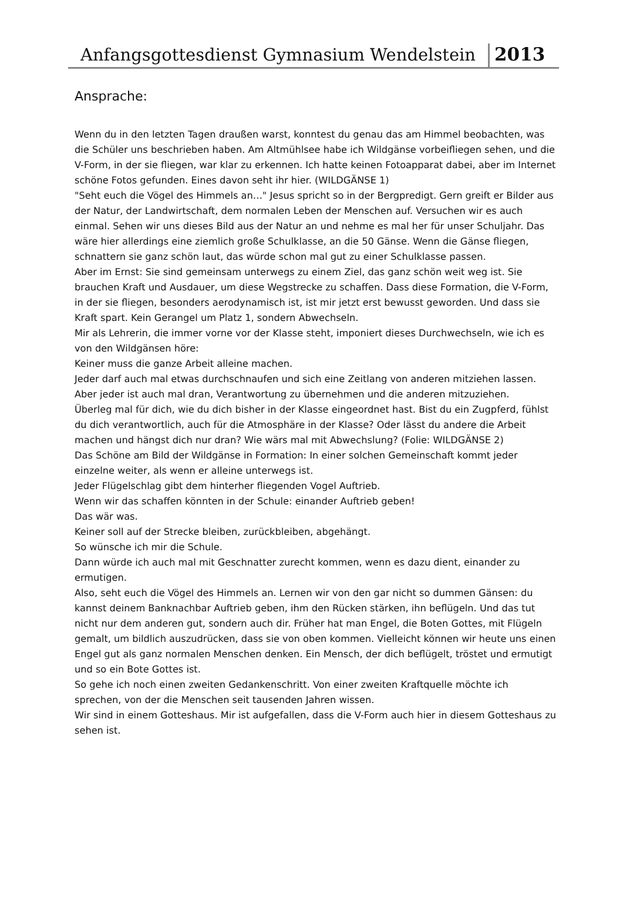Anfangsgottesdienst Gymnasium Wendelstein
2013
Ansprache:
Wenn du in den letzten Tagen draußen warst, konntest du genau das am Himmel beobachten, was die Schüler uns beschrieben haben. Am Altmühlsee habe ich Wildgänse vorbeifliegen sehen, und die V-Form, in der sie fliegen, war klar zu erkennen. Ich hatte keinen Fotoapparat dabei, aber im Internet schöne Fotos gefunden. Eines davon seht ihr hier. (WILDGÄNSE 1)
"Seht euch die Vögel des Himmels an…" Jesus spricht so in der Bergpredigt. Gern greift er Bilder aus der Natur, der Landwirtschaft, dem normalen Leben der Menschen auf. Versuchen wir es auch einmal. Sehen wir uns dieses Bild aus der Natur an und nehme es mal her für unser Schuljahr. Das wäre hier allerdings eine ziemlich große Schulklasse, an die 50 Gänse. Wenn die Gänse fliegen, schnattern sie ganz schön laut, das würde schon mal gut zu einer Schulklasse passen.
Aber im Ernst: Sie sind gemeinsam unterwegs zu einem Ziel, das ganz schön weit weg ist. Sie brauchen Kraft und Ausdauer, um diese Wegstrecke zu schaffen. Dass diese Formation, die V-Form, in der sie fliegen, besonders aerodynamisch ist, ist mir jetzt erst bewusst geworden. Und dass sie Kraft spart. Kein Gerangel um Platz 1, sondern Abwechseln.
Mir als Lehrerin, die immer vorne vor der Klasse steht, imponiert dieses Durchwechseln, wie ich es von den Wildgänsen höre:
Keiner muss die ganze Arbeit alleine machen.
Jeder darf auch mal etwas durchschnaufen und sich eine Zeitlang von anderen mitziehen lassen.
Aber jeder ist auch mal dran, Verantwortung zu übernehmen und die anderen mitzuziehen.
Überleg mal für dich, wie du dich bisher in der Klasse eingeordnet hast. Bist du ein Zugpferd, fühlst du dich verantwortlich, auch für die Atmosphäre in der Klasse? Oder lässt du andere die Arbeit machen und hängst dich nur dran? Wie wärs mal mit Abwechslung? (Folie: WILDGÄNSE 2)
Das Schöne am Bild der Wildgänse in Formation: In einer solchen Gemeinschaft kommt jeder einzelne weiter, als wenn er alleine unterwegs ist.
Jeder Flügelschlag gibt dem hinterher fliegenden Vogel Auftrieb.
Wenn wir das schaffen könnten in der Schule: einander Auftrieb geben!
Das wär was.
Keiner soll auf der Strecke bleiben, zurückbleiben, abgehängt.
So wünsche ich mir die Schule.
Dann würde ich auch mal mit Geschnatter zurecht kommen, wenn es dazu dient, einander zu ermutigen.
Also, seht euch die Vögel des Himmels an. Lernen wir von den gar nicht so dummen Gänsen: du kannst deinem Banknachbar Auftrieb geben, ihm den Rücken stärken, ihn beflügeln. Und das tut nicht nur dem anderen gut, sondern auch dir. Früher hat man Engel, die Boten Gottes, mit Flügeln gemalt, um bildlich auszudrücken, dass sie von oben kommen. Vielleicht können wir heute uns einen Engel gut als ganz normalen Menschen denken. Ein Mensch, der dich beflügelt, tröstet und ermutigt und so ein Bote Gottes ist.
So gehe ich noch einen zweiten Gedankenschritt. Von einer zweiten Kraftquelle möchte ich sprechen, von der die Menschen seit tausenden Jahren wissen.
Wir sind in einem Gotteshaus. Mir ist aufgefallen, dass die V-Form auch hier in diesem Gotteshaus zu sehen ist.